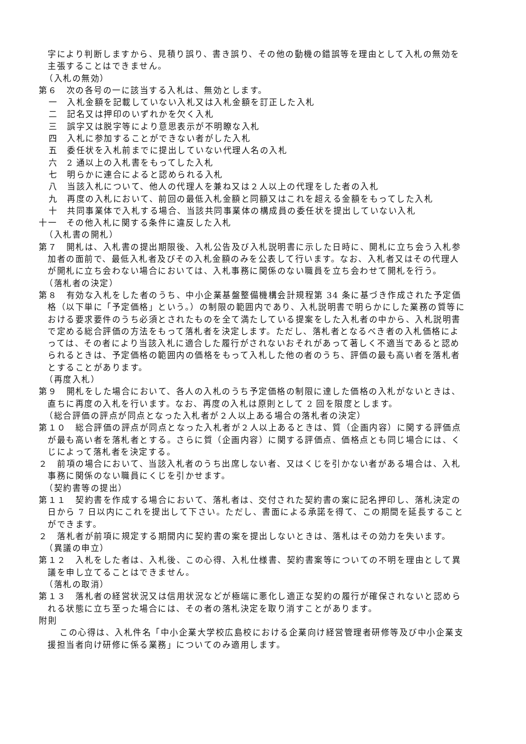字により判断しますから、見積り誤り、書き誤り、その他の動機の錯誤等を理由として入札の無効を主張することはできません。
（入札の無効）
第６　次の各号の一に該当する入札は、無効とします。
一　入札金額を記載していない入札又は入札金額を訂正した入札
二　記名又は押印のいずれかを欠く入札
三　誤字又は脱字等により意思表示が不明瞭な入札
四　入札に参加することができない者がした入札
五　委任状を入札前までに提出していない代理人名の入札
六　2 通以上の入札書をもってした入札
七　明らかに連合によると認められる入札
八　当該入札について、他人の代理人を兼ね又は２人以上の代理をした者の入札
九　再度の入札において、前回の最低入札金額と同額又はこれを超える金額をもってした入札
十　共同事業体で入札する場合、当該共同事業体の構成員の委任状を提出していない入札
十一　その他入札に関する条件に違反した入札
（入札書の開札）
第７　開札は、入札書の提出期限後、入札公告及び入札説明書に示した日時に、開札に立ち会う入札参加者の面前で、最低入札者及びその入札金額のみを公表して行います。なお、入札者又はその代理人が開札に立ち会わない場合においては、入札事務に関係のない職員を立ち会わせて開札を行う。
（落札者の決定）
第８　有効な入札をした者のうち、中小企業基盤整備機構会計規程第 34 条に基づき作成された予定価格（以下単に「予定価格」という。）の制限の範囲内であり、入札説明書で明らかにした業務の質等における要求要件のうち必須とされたものを全て満たしている提案をした入札者の中から、入札説明書で定める総合評価の方法をもって落札者を決定します。ただし、落札者となるべき者の入札価格によっては、その者により当該入札に適合した履行がされないおそれがあって著しく不適当であると認められるときは、予定価格の範囲内の価格をもって入札した他の者のうち、評価の最も高い者を落札者とすることがあります。
（再度入札）
第９　開札をした場合において、各人の入札のうち予定価格の制限に達した価格の入札がないときは、直ちに再度の入札を行います。なお、再度の入札は原則として 2 回を限度とします。
（総合評価の評点が同点となった入札者が２人以上ある場合の落札者の決定）
第１０　総合評価の評点が同点となった入札者が２人以上あるときは、質（企画内容）に関する評価点が最も高い者を落札者とする。さらに質（企画内容）に関する評価点、価格点とも同じ場合には、くじによって落札者を決定する。
２　前項の場合において、当該入札者のうち出席しない者、又はくじを引かない者がある場合は、入札事務に関係のない職員にくじを引かせます。
（契約書等の提出）
第１１　契約書を作成する場合において、落札者は、交付された契約書の案に記名押印し、落札決定の日から 7 日以内にこれを提出して下さい。ただし、書面による承諾を得て、この期間を延長することができます。
２　落札者が前項に規定する期間内に契約書の案を提出しないときは、落札はその効力を失います。
（異議の申立）
第１２　入札をした者は、入札後、この心得、入札仕様書、契約書案等についての不明を理由として異議を申し立てることはできません。
（落札の取消）
第１３　落札者の経営状況又は信用状況などが極端に悪化し適正な契約の履行が確保されないと認められる状態に立ち至った場合には、その者の落札決定を取り消すことがあります。
附則
この心得は、入札件名「中小企業大学校広島校における企業向け経営管理者研修等及び中小企業支援担当者向け研修に係る業務」についてのみ適用します。